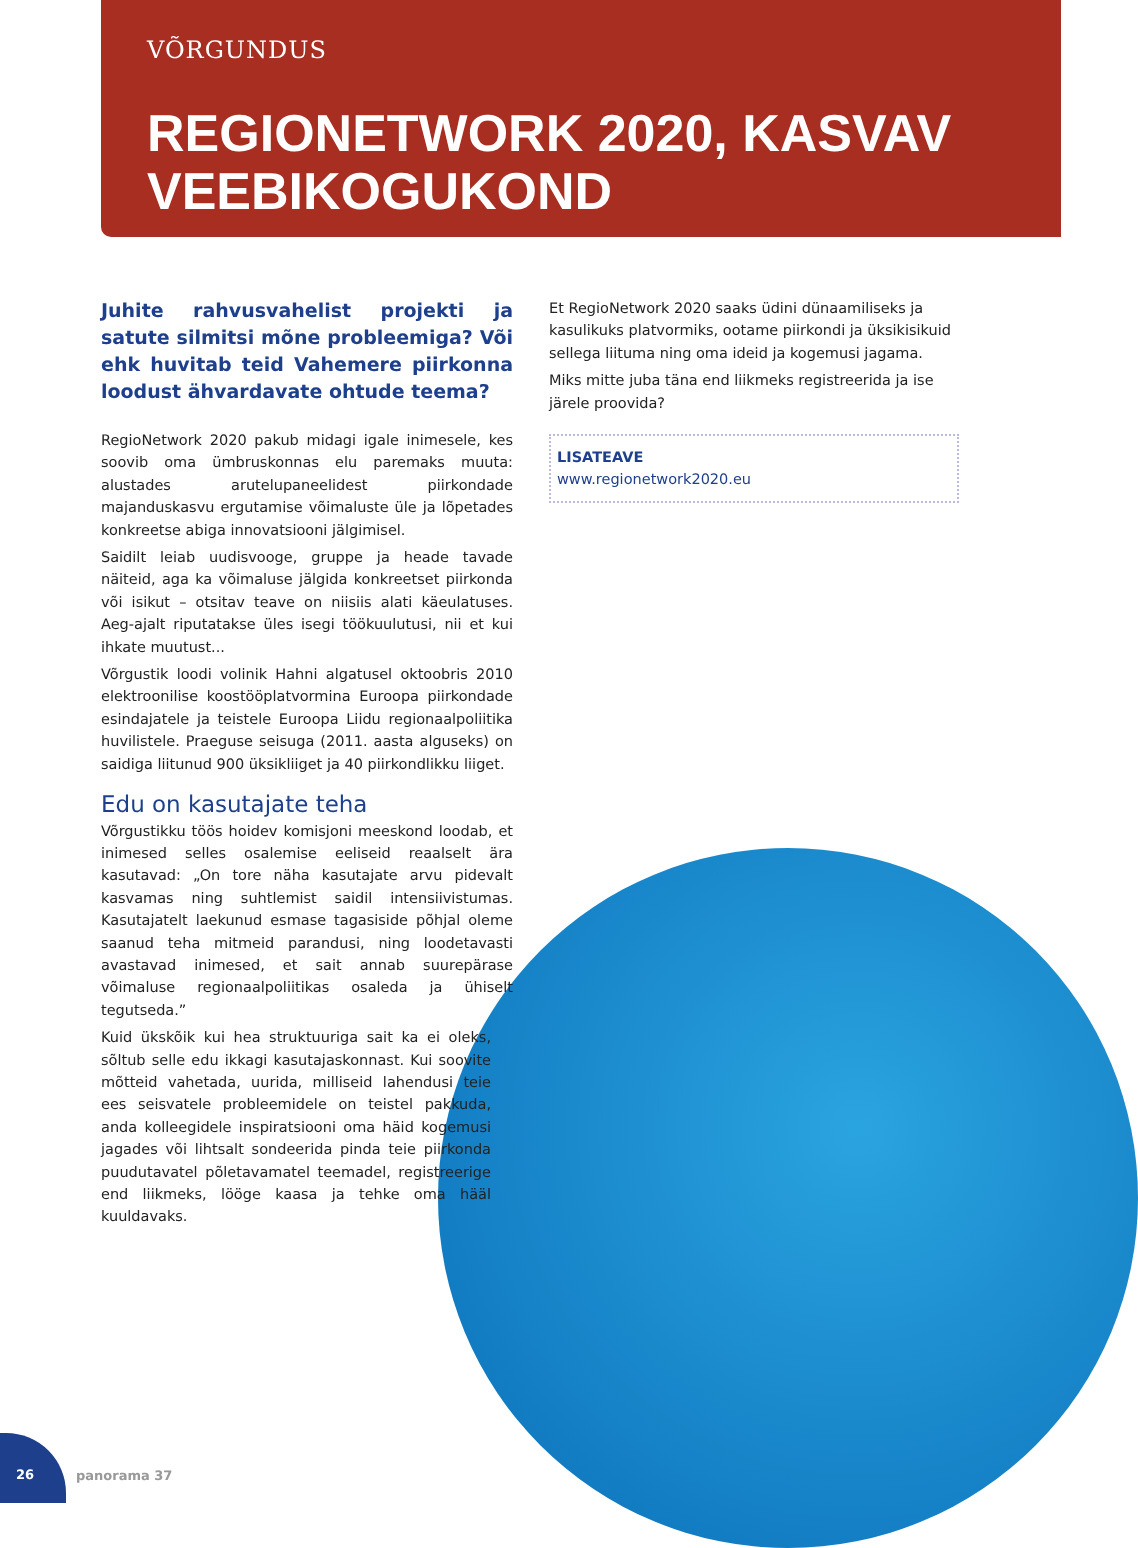VÕRGUNDUS
REGIONETWORK 2020, KASVAV
VEEBIKOGUKOND
Juhite rahvusvahelist projekti ja satute silmitsi mõne probleemiga? Või ehk huvitab teid Vahemere piirkonna loodust ähvardavate ohtude teema?
RegioNetwork 2020 pakub midagi igale inimesele, kes soovib oma ümbruskonnas elu paremaks muuta: alustades arutelupaneelidest piirkondade majanduskasvu ergutamise võimaluste üle ja lõpetades konkreetse abiga innovatsiooni jälgimisel.
Saidilt leiab uudisvooge, gruppe ja heade tavade näiteid, aga ka võimaluse jälgida konkreetset piirkonda või isikut – otsitav teave on niisiis alati käeulatuses. Aeg-ajalt riputatakse üles isegi töökuulutusi, nii et kui ihkate muutust...
Võrgustik loodi volinik Hahni algatusel oktoobris 2010 elektroonilise koostööplatvormina Euroopa piirkondade esindajatele ja teistele Euroopa Liidu regionaalpoliitika huvilistele. Praeguse seisuga (2011. aasta alguseks) on saidiga liitunud 900 üksikliiget ja 40 piirkondlikku liiget.
Edu on kasutajate teha
Võrgustikku töös hoidev komisjoni meeskond loodab, et inimesed selles osalemise eeliseid reaalselt ära kasutavad: „On tore näha kasutajate arvu pidevalt kasvamas ning suhtlemist saidil intensiivistumas. Kasutajatelt laekunud esmase tagasiside põhjal oleme saanud teha mitmeid parandusi, ning loodetavasti avastavad inimesed, et sait annab suurepärase võimaluse regionaalpoliitikas osaleda ja ühiselt tegutseda.”
Kuid ükskõik kui hea struktuuriga sait ka ei oleks, sõltub selle edu ikkagi kasutajaskonnast. Kui soovite mõtteid vahetada, uurida, milliseid lahendusi teie ees seisvatele probleemidele on teistel pakkuda, anda kolleegidele inspiratsiooni oma häid kogemusi jagades või lihtsalt sondeerida pinda teie piirkonda puudutavatel põletavamatel teemadel, registreerige end liikmeks, lööge kaasa ja tehke oma hääl kuuldavaks.
Et RegioNetwork 2020 saaks üdini dünaamiliseks ja kasulikuks platvormiks, ootame piirkondi ja üksikisikuid sellega liituma ning oma ideid ja kogemusi jagama.
Miks mitte juba täna end liikmeks registreerida ja ise järele proovida?
LISATEAVE
www.regionetwork2020.eu
26
panorama 37